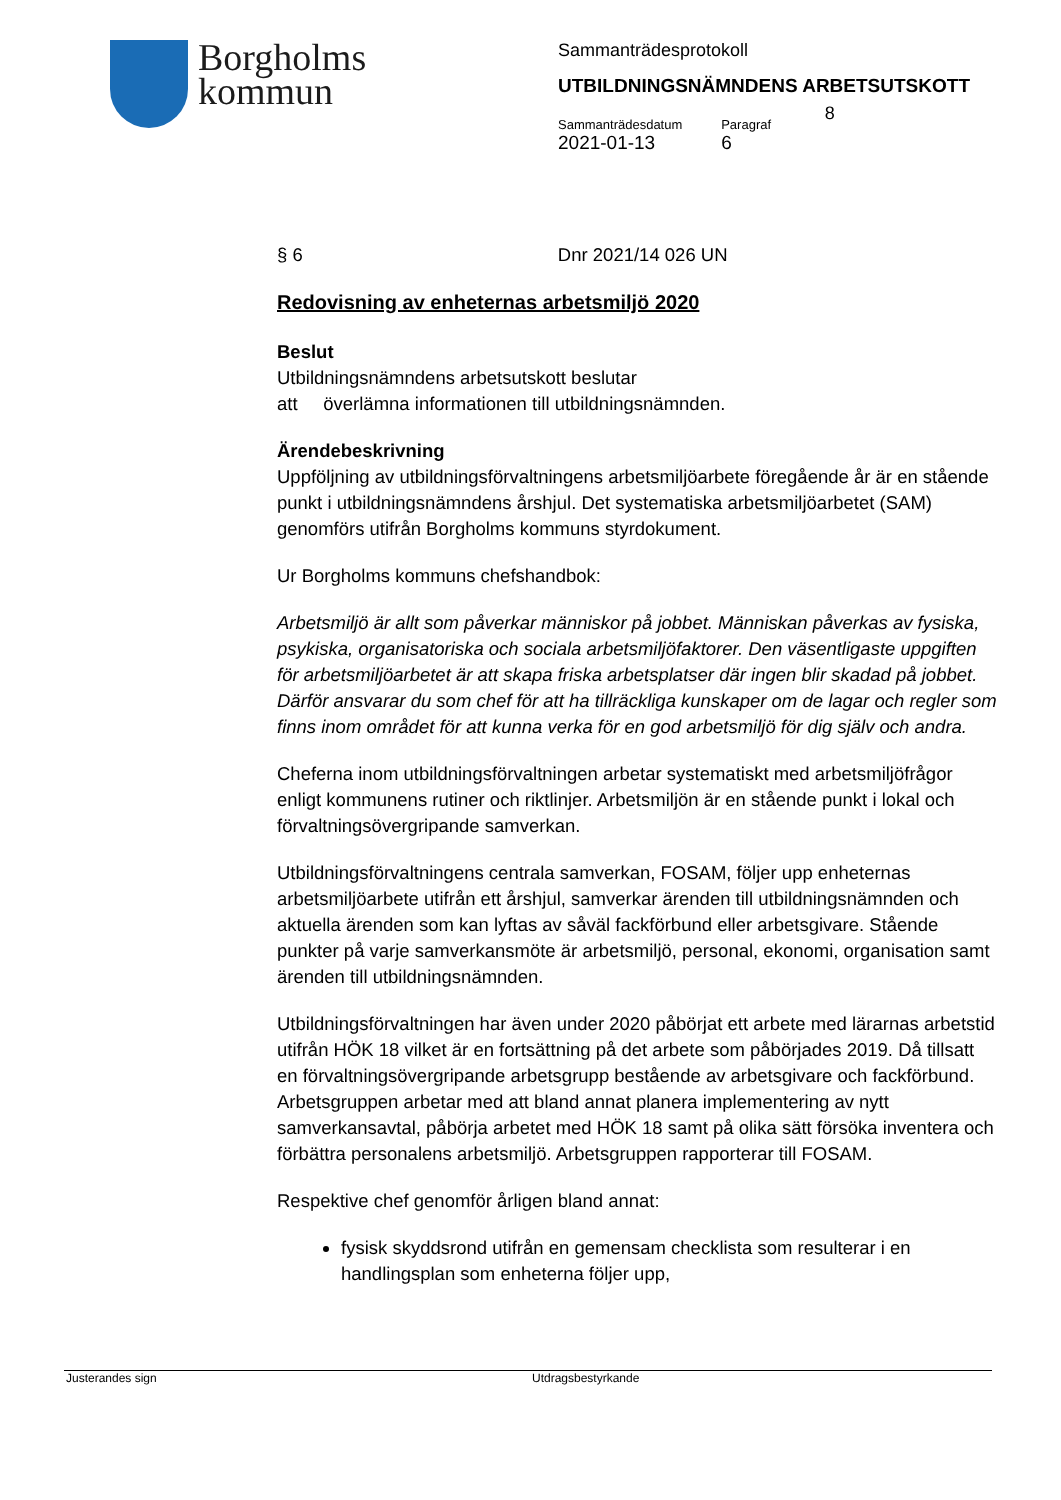Borgholms
kommun
Sammanträdesprotokoll
UTBILDNINGSNÄMNDENS ARBETSUTSKOTT
Sammanträdesdatum
2021-01-13
Paragraf
6
8
§ 6 Dnr 2021/14 026 UN
Redovisning av enheternas arbetsmiljö 2020
Beslut
Utbildningsnämndens arbetsutskott beslutar
att överlämna informationen till utbildningsnämnden.
Ärendebeskrivning
Uppföljning av utbildningsförvaltningens arbetsmiljöarbete föregående år är en stående punkt i utbildningsnämndens årshjul. Det systematiska arbetsmiljöarbetet (SAM) genomförs utifrån Borgholms kommuns styrdokument.
Ur Borgholms kommuns chefshandbok:
Arbetsmiljö är allt som påverkar människor på jobbet. Människan påverkas av fysiska, psykiska, organisatoriska och sociala arbetsmiljöfaktorer. Den väsentligaste uppgiften för arbetsmiljöarbetet är att skapa friska arbetsplatser där ingen blir skadad på jobbet. Därför ansvarar du som chef för att ha tillräckliga kunskaper om de lagar och regler som finns inom området för att kunna verka för en god arbetsmiljö för dig själv och andra.
Cheferna inom utbildningsförvaltningen arbetar systematiskt med arbetsmiljöfrågor enligt kommunens rutiner och riktlinjer. Arbetsmiljön är en stående punkt i lokal och förvaltningsövergripande samverkan.
Utbildningsförvaltningens centrala samverkan, FOSAM, följer upp enheternas arbetsmiljöarbete utifrån ett årshjul, samverkar ärenden till utbildningsnämnden och aktuella ärenden som kan lyftas av såväl fackförbund eller arbetsgivare. Stående punkter på varje samverkansmöte är arbetsmiljö, personal, ekonomi, organisation samt ärenden till utbildningsnämnden.
Utbildningsförvaltningen har även under 2020 påbörjat ett arbete med lärarnas arbetstid utifrån HÖK 18 vilket är en fortsättning på det arbete som påbörjades 2019. Då tillsatt en förvaltningsövergripande arbetsgrupp bestående av arbetsgivare och fackförbund. Arbetsgruppen arbetar med att bland annat planera implementering av nytt samverkansavtal, påbörja arbetet med HÖK 18 samt på olika sätt försöka inventera och förbättra personalens arbetsmiljö. Arbetsgruppen rapporterar till FOSAM.
Respektive chef genomför årligen bland annat:
fysisk skyddsrond utifrån en gemensam checklista som resulterar i en handlingsplan som enheterna följer upp,
Justerandes sign Utdragsbestyrkande